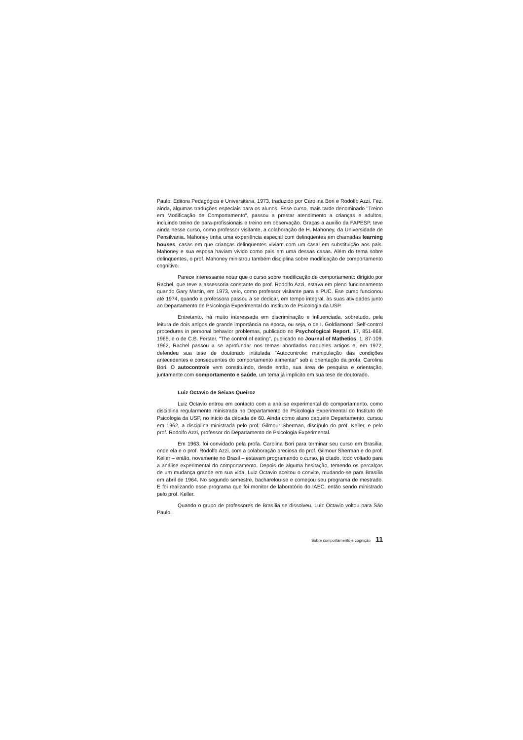Paulo: Editora Pedagógica e Universitária, 1973, traduzido por Carolina Bori e Rodolfo Azzi. Fez, ainda, algumas traduções especiais para os alunos. Esse curso, mais tarde denominado "Treino em Modificação de Comportamento", passou a prestar atendimento a crianças e adultos, incluindo treino de para-profissionais e treino em observação. Graças a auxílio da FAPESP, teve ainda nesse curso, como professor visitante, a colaboração de H. Mahoney, da Universidade de Pensilvania. Mahoney tinha uma experiência especial com delinqüentes em chamadas learning houses, casas em que crianças delinqüentes viviam com um casal em substituição aos pais. Mahoney e sua esposa haviam vivido como pais em uma dessas casas. Além do tema sobre delinqüentes, o prof. Mahoney ministrou também disciplina sobre modificação de comportamento cognitivo.
Parece interessante notar que o curso sobre modificação de comportamento dirigido por Rachel, que teve a assessoria constante do prof. Rodolfo Azzi, estava em pleno funcionamento quando Gary Martin, em 1973, veio, como professor visitante para a PUC. Ese curso funcionou até 1974, quando a professora passou a se dedicar, em tempo integral, às suas atividades junto ao Departamento de Psicologia Experimental do Instituto de Psicologia da USP.
Entretanto, há muito interessada em discriminação e influenciada, sobretudo, pela leitura de dois artigos de grande importância na época, ou seja, o de I. Goldiamond "Self-control procedures in personal behavior problemas, publicado no Psychological Report, 17, 851-868, 1965, e o de C.B. Ferster, "The control of eating", publicado no Journal of Mathetics, 1, 87-109, 1962, Rachel passou a se aprofundar nos temas abordados naqueles artigos e, em 1972, defendeu sua tese de doutorado intitulada "Autocontrole: manipulação das condições antecedentes e consequentes do comportamento alimentar" sob a orientação da profa. Carolina Bori. O autocontrole vem constituindo, desde então, sua área de pesquisa e orientação, juntamente com comportamento e saúde, um tema já implícito em sua tese de doutorado.
Luiz Octavio de Seixas Queiroz
Luiz Octavio entrou em contacto com a análise experimental do comportamento, como disciplina regularmente ministrada no Departamento de Psicologia Experimental do Instituto de Psicologia da USP, no início da década de 60. Ainda como aluno daquele Departamento, cursou em 1962, a disciplina ministrada pelo prof. Gilmour Sherman, discípulo do prof. Keller, e pelo prof. Rodolfo Azzi, professor do Departamento de Psicologia Experimental.
Em 1963, foi convidado pela profa. Carolina Bori para terminar seu curso em Brasília, onde ela e o prof. Rodolfo Azzi, com a colaboração preciosa do prof. Gilmour Sherman e do prof. Keller – então, novamente no Brasil – estavam programando o curso, já citado, todo voltado para a análise experimental do comportamento. Depois de alguma hesitação, temendo os percalços de um mudança grande em sua vida, Luiz Octavio aceitou o convite, mudando-se para Brasília em abril de 1964. No segundo semestre, bacharelou-se e começou seu programa de mestrado. E foi realizando esse programa que foi monitor de laboratório do IAEC, então sendo ministrado pelo prof. Keller.
Quando o grupo de professores de Brasília se dissolveu, Luiz Octavio voltou para São Paulo.
Sobre comportamento e cognição 11